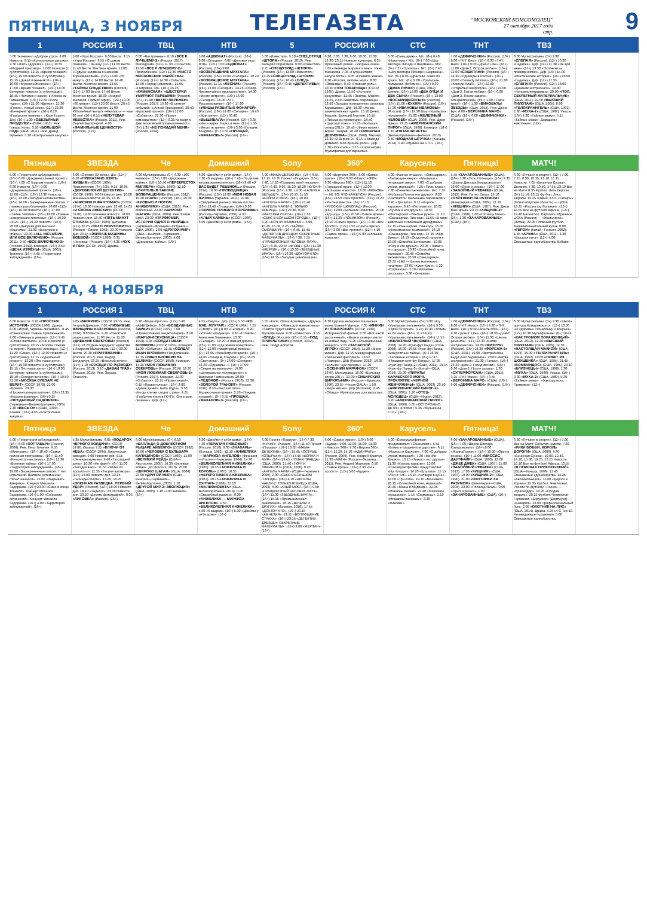ПЯТНИЦА, 3 НОЯБРЯ
ТЕЛЕГАЗЕТА
“МОСКОВСКИЙ КОМСОМОЛЕЦ”
27 октября 2017 года
стр.
9
1
РОССИЯ 1
ТВЦ
НТВ
5
РОССИЯ К
СТС
ТНТ
ТВ3
5.00 Телеканал «Доброе утро». 9.00 Новости. 9.15 «Контрольная закупка». 9.50 «Жить здорово!». (12+) 10.55 «Модный приговор». 12.00 Новости (с субтитрами). 12.15 «Время покажет». (16+) 15.00 Новости (с субтитрами). 15.15 «Давай поженимся!». (16+) 16.00 «Мужское/Женское». (16+) 17.00 «Время покажет». (16+) 18.00 Вечерние новости (с субтитрами). 18.45 «Человек и закон» с Алексеем Пимановым. (16+) 19.55 «Поле чудес». (16+) 21.00 «Время». 21.30 «Голос». Новый сезон. (12+) 23.30 «Вечерний Ургант». (16+) 0.20 «Городские пижоны». «Кэри Грант». Д/ф. (16+) 1.30 «ОБЕЗЬЯНЬИ ПРОДЕЛКИ» (США, 1952). Реж. Говард Хоукс. 3.20 «БОЛЬШОЙ ГОД» (США, 2011). Реж. Дэвид Фрэнкел. 5.10 «Контрольная закупка».
5.00 «Утро России». 9.00 Вести. 9.15 «Утро России». 9.55 «О самом главном». Ток-шоу. (12+) 11.00 Вести. 11.40 Вести. Местное время. 12.00 «Судьба человека с Борисом Корчевниковым». (12+) 13.00 «60 минут». (12+) 14.00 Вести. 14.40 Вести. Местное время. 14.55 «ТАЙНЫ СЛЕДСТВИЯ» (Россия). (12+) 17.00 Вести. 17.40 Вести. Местное время. 18.00 «Андрей Малахов. Прямой эфир». (16+) 19.00 «60 минут». (12+) 20.00 Вести. 20.45 Вести. Местное время. 21.00 Юбилейный выпуск «Аншлага» — нам 30 лет! (16+) 0.15 «НЕПУТЕВАЯ НЕВЕСТКА» (Россия, 2011). Реж. Сергей Быстрицкий. 4.00 «ФАМИЛЬНЫЕ ЦЕННОСТИ» (Россия). (12+)
6.00 «Настроение». 8.10 «ВСЕ К ЛУЧШЕМУ-2» (Россия, 2017). Мелодрама. (12+) 11.30 «События». 11.50 «ВСЕ К ЛУЧШЕМУ-2» Продолжение. (12+) 12.35 «ЧИСТО МОСКОВСКИЕ УБИЙСТВА» (Россия). (12+) 14.30 «События». 14.50 «Город новостей». 15.05 «Петровка, 38». (16+) 15.25 «КАМЕНСКАЯ». «ШЕСТЕРКИ УМИРАЮТ ПЕРВЫМИ» (Россия). (16+) 17.40 «ВЕТЕР ПЕРЕМЕН» (Россия, 2017). 19.30 «В центре событий» с Анной Прохоровой. 20.40 «Красный проект». (16+) 22.00 «События». 22.30 «Приют комедиантов». (12+) 0.25 Концерт к Дню московской промышленности. (6+) 1.35 «НЕ ПОКИДАЙ МЕНЯ» (Россия, 2014).
5.00 «АДВОКАТ» (Россия). (16+) 6.00 «Сегодня». 6.05 «Деловое утро НТВ». (12+) 7.00 «АДВОКАТ» (Россия). (16+) 9.00 «ВОЗВРАЩЕНИЕ МУХТАРА» (Россия). (16+) 10.00 «Сегодня». 10.20 «ВОЗВРАЩЕНИЕ МУХТАРА» (Россия). 11.15 «ЛЕСНИК» (Россия). (16+) 13.00 «Сегодня». 13.25 «Обзор. Чрезвычайное происшествие». 14.00 «Место встречи». (16+) 16.00 «Сегодня». 16.30 «ЧП. Расследование». (16+) 17.00 «УЛИЦЫ РАЗБИТЫХ ФОНАРЕЙ» (Россия). (16+) 19.00 «Сегодня». 19.40 «Жди меня». (12+) 20.40 «ВЫШИБАЛА» (Россия). (16+) 0.35 «Мы и наука. Наука и мы». (12+) 1.35 «Место встречи». (16+) 3.30 «Поедем, поедим!». (0+) 3.55 «ПРОЩАЙ, «МАКАРОВ»!» (Россия). (16+)
5.00 «Известия». 5.10 «СПЕЦОТРЯД «ШТОРМ» (Россия, 2013). Реж. Валерий Ибрагимов. 9.00 «Известия». 9.25 «СПЕЦОТРЯД «ШТОРМ» (Россия). (16+) 13.00 «Известия». 13.25 «СПЕЦОТРЯД «ШТОРМ» (Россия). (16+) 16.45 «СЛЕД» (Россия). (16+) 0.45 «ДЕТЕКТИВЫ» (Россия). (16+)
6.30, 7.00, 7.30, 8.00, 10.00, 15.00, 19.30, 23.15 Новости культуры. 6.35 Пряничный домик. «Узорные окна». 7.05 «Легенды мирового кино». Инна Макарова. 7.35 «Путешествия натуралиста». 8.05 «Правила жизни». 8.30 «Россия, любовь моя!». 9.00 «Эпизоды». 9.40 «Главная роль». 10.20 «ТРИ ТОВАРИЩА» (СССР, 1935). Драма. 11.50 «История искусства». 12.45 «Энигма. Мизия». 13.25, 2.40 «Мировые сокровища». 13.40 «Загадка похищенного шедевра Караваджо». Д/ф. 14.30 «Жизнь замечательных идей». 15.10 Денис Мацуев, Валерий Гергиев. 16.15 «Письма из провинции». 16.40 «Царская ложа». 17.25 «Большая опера-2017». 19.45 «Линия жизни». Борис Токарев. 20.40 «СМЕШНАЯ ДЕВЧОНКА» (США, 1968). Мюзикл. 23.30 «2 Верник 2». 0.15 «Пласидо Доминго. Мои лучшие роли». Д/ф. 1.30 «Искатели». 2.15 «Хармониум». Мультфильм для взрослых.
6.00 «Смешарики». М/с. (0+) 6.40 «Новаторы». М/с. (6+) 7.00 «Шоу мистера Пибоди и Шермана». М/с. (0+) 7.25 «Три кота». М/с. (0+) 7.40 «Шоу мистера Пибоди и Шермана». М/с. (0+) 8.05 «Драконы. Гонки по краю». М/с. (6+) 9.00 «Уральские пельмени. Любимое». (16+) 9.30 «ДЖЕК РИЧЕР» (США, 2012). Боевик. (16+) 12.00 «ДВА ОТЦА И ДВА СЫНА» (Россия). (16+) 13.00 «ВОСЬМИДЕСЯТЫЕ» (Россия). (16+) 15.00 «КУХНЯ» (Россия). (16+) 17.30 «ИВАНОВЫ-ИВАНОВЫ» (Россия). (16+) 19.30 Шоу «Уральских пельменей». 21.00 «ЖЕЛЕЗНЫЙ ЧЕЛОВЕК» (США, 2008). Реж. Джон Фавро. 23.25 «АМЕРИКАНСКИЙ ПИРОГ» (США, 1999). Комедия. (18+) 1.10 «ПЯТАЯ ВЛАСТЬ» (Великобритания—Бельгия, 2013). 3.40 «МОДНАЯ ШТУЧКА» (Канада, 2014). 5.40 «Музыка на СТС». (16+)
7.00 «ДЕФФЧОНКИ» (Россия). (16+) 8.00 «ТНТ. Best». (16+) 8.30 «ТНТ. Best». (16+) 9.00 «Дом-2. Lite». (16+) 11.00 «Дом-2. Остров любви». (16+) 12.00 «САШАТАНЯ» (Россия). (16+) 14.30 «Однажды в России». (16+) 20.00 «Comedy Woman». (16+) 21.00 «Комеди Клаб». (16+) 22.00 «Открытый микрофон». (16+) 23.00 «Дом-2. Город любви». (16+) 0.00 «Дом-2. После заката». Спецвключение. (16+) 1.00 «Такое кино!». (16+) 1.30 «ВИНОВАТЫ ЗВЕЗДЫ» (США, 2014). Реж. Джош Бун. 4.00 «ВЕРОНИКА МАРС» (США). (16+) 6.00 «ДЕФФЧОНКИ» (Россия). (16+)
6.00 Мультфильмы. (0+) 9.30 «СЛЕПАЯ» (Россия). (12+) 10.30 «Гадалка». Д/ф. (12+) 11.30 «Не ври мне». (12+) 13.30 «Охотники за привидениями». Д/ф. (16+) 15.00 «Мистические истории». (16+) 16.00 «Гадалка». Д/ф. (12+) 17.35 «СЛЕПАЯ» (Россия). (12+) 18.00 «Дневник экстрасенса». 19.00 «Человек-невидимка». 20.00 «ПОЛ. СЕКРЕТНЫЙ МАТЕРИАЛЬЧИК» (США, 2011). 22.00 «ВЫСШИЙ ПИЛОТАЖ» (США, 2005). 0.00 «ТЕЛОХРАНИТЕЛЬ» (США, 1992). 2.30 «МУХА-2» (США, 1989). Ужасы. (16+) 4.30 «Тайные знаки». 5.15 «Тайные знаки». Домашние животные». (12+)
Пятница
ЗВЕЗДА
Че
Домашний
Sony
360°
Карусель
Пятница!
МАТЧ!
5.00 «Территория заблуждений». (16+) 6.00 «Документальный проект». (16+) 7.00 «С бодрым утром!». (16+) 8.30 Новости. (16+) 9.00 «Документальный проект». (16+) 12.00 «112». (16+) 12.30 Новости. (16+) 13.00 «Загадки человечества». (16+) 14.00 «Засекреченные списки. 7 главных разоблачений». 16.00 «112». (16+) 16.30 Новости. (16+) 17.00 «Тайны Чапман». (16+) 18.00 «Самые шокирующие гипотезы». (16+) 19.00 «112». (16+) 19.30 Новости. (16+) 20.00 «Девушки для высшего общества». 21.00 «Вооружен и опасен». 23.00 «ALL INCLUSIVE, ИЛИ ВСЕ ВКЛЮЧЕНО» (Россия, 2011). 0.50 «ВСЕ ВКЛЮЧЕНО-2» (Россия, 2013). Комедия. (16+) 2.50 «ЦЕНА ИЗМЕНЫ» (США, 2005). Триллер. (16+) 4.45 «Территория заблуждений». (16+)
6.00 «Оружие XX века». Д/с. (12+) 6.20 «ПРИКАЗАНО ВЗЯТЬ ЖИВЫМ» (СССР, 1984). Приключения. (6+) 8.35, 9.15, 10.05 «ДЕРЕВЕНСКИЙ ДЕТЕКТИВ» (СССР, 1968). 9.00 Новости дня. 10.00 Военные новости. 10.35, 13.15 «АНИСКИН И ФАНТОМАС» (СССР, 1974). 13.00 Новости дня. 13.40, 14.05 «И СНОВА АНИСКИН» (СССР, 1978). 14.00 Военные новости. 18.00 Новости дня. 18.40 «ПЯТЬ МИНУТ СТРАХА» (СССР, 1985). Детектив. (12+) 20.25 «30-ГО УНИЧТОЖИТЬ» (Россия—Сирия, 1992). 23.00 Новости дня. 23.15 «ЭКИПАЖ МАШИНЫ БОЕВОЙ» (СССР, 1983). 0.35 «Лиговка» (Россия). (16+) 4.35 «ЧУК И ГЕК» (СССР, 1953). Драма.
6.00 Мультфильмы. (0+) 6.30 «100 великих». (16+) 7.00 «Дорожные войны». (16+) 10.40 «ПЕРЕКРЕСТОК МИЛЛЕРА» (США, 1990). 12.50 «УЧИТЕЛЬ В ЗАКОНЕ. ВОЗВРАЩЕНИЕ» (Россия, 2012). 15.30 «ПАУК» (Россия). (16+) 19.30 «КРОВЬЮ И ПОТОМ. АНАБОЛИКИ» (США, 2013). Реж. Майкл Бэй. 22.00 «ШИРОКО ШАГАЯ» (США, 2004). Реж. Кевин Брэй. 23.30 «ПАРФЮМЕР. ИСТОРИЯ ОДНОГО УБИЙЦЫ» (Германия—Франция—Испания—США, 2006). 2.00 «ДРУГОЙ МИР» (США—Венгрия—Германия—Великобритания, 2003). 4.00 «Дорожные войны». (16+)
6.30 «Джейми у себя дома». (16+) 7.30 «6 кадров». (16+) 7.40 «По делам несовершеннолетних». (16+) 9.40 «У ВАС БУДЕТ РЕБЕНОК...» (Россия, 2014). 18.00 «ПРОВОДНИЦА» (Россия). (16+) 19.00 «МОЯ НОВАЯ ЖИЗНЬ» (Украина, 2011). 22.40 «Свадебный размер. Жизнь после». (16+) 23.40 «6 кадров». (16+) 0.30 «ПЕРВОЕ ПРАВИЛО КОРОЛЕВЫ» (Россия—Украина, 2006). 4.30 «АЛЫЙ КАМЕНЬ» (СССР, 1986). 6.00 «Джейми у себя дома». (16+)
6.00 «МАМА-ДЕТЕКТИВ». (16+) 6.55, 13.15, 16.35 Проект «Подиум». (16+) 7.40, 17.20 «Правила моей пекарни». (16+) 8.40, 9.05, 15.20, 18.20 «КУХНЯ» (Россия). (16+) 9.30, 14.00 «ГАЛЕРЕЯ ВЕЛЬВЕТ». (16+) 10.50, 11.50 «ВОЙНА И МИР». (16+) 20.00 «АНГЕЛЫ ЧАРЛИ». (16+) 21.40 «АНГЕЛЫ ЧАРЛИ-2: ТОЛЬКО ВПЕРЕД». (16+) 23.30, 0.30 «МАСТЕРА СЕКСА». (18+) 1.30 «СЕКС В БОЛЬШОМ ГОРОДЕ». (18+) 3.20 «ПОЧТИ ЗНАМЕНИТ». 6.00, 10.45, 15.00, 2.25 «ТАЙНЫ СМОЛВИЛЯ». (16+) 6.45, 15.45 «ДЕТЕКТИВ ДРЕЗДЕН: СЕКРЕТНЫЕ МАТЕРИАЛЫ». (16+) 7.30, 7.55 «ГРАНДИОЗНЫЙ ЧЕЛОВЕК-ПАУК». (12+) 8.20, 20.55 «ФЛЭШ». (16+) 11.30 «МЕРЛИН». (16+) 13.30 «ЗВЕЗДНЫЕ ВРАТА». (16+) 16.30 «ДОКТОР КТО». (16+) 18.15 «Загадки цивилизации».
6.00 «Вертолет 360». 8.00 «Самое яркое». (16+) 9.00 «Новости 360». 9.30 «Вкусно 360». (12+) 11.10 «Городской врач». (12+) 12.00 «Большие новости». 13.00 «ЛЮБОВЬ — НЕ ТО, ЧТО КАЖЕТСЯ» (Россия). (16+) 14.50 «Все просто!». (12+) 16.20 «Растем вместе». (6+) 17.10 «РУССКИЙ ШОКОЛАД» (Россия). (16+) 19.00 «Большие новости». 20.00 «4Д-шоу». (16+) 20.50 «Самое яркое». (16+) 21.30 «РОБИНЗОН» (Россия). 23.10 «Самое яркое». (16+) 0.30 «Все просто!». (12+) 1.50 «Самое яркое». (16+) 3.00 «Все просто!». (12+) 4.10 «Самое яркое». (16+) 5.00 «Большие новости».
5.00 «Ранние пташки». «Смешарики». «Летающие звери». «Малыши и летающие звери». 7.00 «С добрым утром, малыши!». 7.25 «Пляс-класс». 7.30 «Семейка Бегемотов». М/с. 7.35 «Робокар Поли и его друзья». 8.20 «Чаггингтон: маленькие паровозики». 8.40 «Три кота». 9.15 «Король караоке». 9.40 «Октонавты». 10.05 «Лунтик и его друзья». 10.50 «Мастерская «Умелые ручки». 11.10 «Смешарики. Пин-код». 11.55 «В мире животных с Николаем Дроздовым». 12.15 «Смешарики. Пин-код». 16.00 «Невозможное возможно!». 16.10 «Смешарики. Пин-код». 17.20 «Мир Винкс». 18.10 «Сказочный патруль». 18.50 «Семейка Бегемотов». 19.05 «Юху и его друзья». 20.05 «Томас и его друзья». 20.30 «Спокойной ночи, малыши!». 20.45 «Семейка Бегемотов». 20.50 «Смешарики». 22.25 «LBX — Битвы маленьких гигантов». 23.05 «Куми-Куми». 1.20 «Сорванцы». 2.10 «Мишкины рассказы». 3.30 «Фиксики».
5.45 «ЗАЧАРОВАННЫЕ» (США). (16+) 7.30 «Утро Пятницы». (16+) 9.30 «Школа Доктора Комаровского». 10.00 «Орел и решка». (16+) 17.00 «ЗАБОЙНЫЙ РЕВАНШ» (США, 2013). Реж. Питер Сигал. 19.10 «ОХОТНИКИ ЗА РАЗУМОМ» (Финляндия—США, 2004). 21.10 «ХИЩНИК» (США, 1987). Реж. Джон МакТирнан. 23.10 «ХИЩНИК-2» (США, 1990). 1.00 «Пятница News». (16+) 1.30 «ЗАЧАРОВАННЫЕ» (США). (16+)
6.30 «Лучшее в спорте». (12+) 7.00, 7.25, 8.30, 10.35, 13.10, 15.15 Новости. 7.05 «Бешеная Сушка». Дневник. 7.30, 10.40, 17.55, 23.10 Все на Матч! 8.35 Футбол. Лига Европы. (0+) 11.10, 13.15 Футбол. Лига Европы. 15.25 Хоккей. КХЛ. «Сибирь» (Новосибирская область) — ЦСКА. 18.25 «Россия футбольная». (12+) 18.55 Все на футбол! Афиша. (12+) 19.40 Баскетбол. Евролига. Мужчины. ЦСКА (Россия) — «Жальгирис» (Литва). 22.05 Пляжный футбол. Межконтинентальный кубок. 0.00 «ГЕРОИ» (Китай—Гонконг, 2002). 1.45 «АРЕНА» (США, 2011). 3.30 «Высшая лига». (12+) 4.00 Смешанные единоборства. Bellator.
СУББОТА, 4 НОЯБРЯ
1
РОССИЯ 1
ТВЦ
НТВ
5
РОССИЯ К
СТС
ТНТ
ТВ3
6.00 Новости. 6.10 «ПРОСТАЯ ИСТОРИЯ» (СССР, 1960). Драма. 8.00 «Играй, гармонь любимая!». 8.45 «Смешарики. Новые приключения». 9.00 «Умницы и умники». (12+) 9.45 «Слово пастыря». 10.00 Новости (с субтитрами). 10.15 «Москва слезам не верит». Рождение легенды». (12+) 11.20 «Смак». (12+) 12.00 Новости (с субтитрами). 12.15 «Идеальный ремонт». 13.20 «Это наши дети». (16+) 15.00 Новости (с субтитрами). 15.15 «Это наши дети». (16+) 18.00 Вечерние новости (с субтитрами). 18.10 «Сегодня вечером». (16+) 19.50, 21.20 «МОСКВА СЛЕЗАМ НЕ ВЕРИТ» (СССР, 1979). 21.00 «Время». 23.00 «Прожекторперисхилтон». (16+) 23.35 «Короли фанеры». (16+) 0.25 «ПРЕДАННЫЙ САДОВНИК» (Германия—Великобритания, 2005). 2.40 «ВЕСЬ ОН» (США, 1990). Боевик. (16+) 4.55 «Контрольная закупка».
5.05 «МИМИНО» (СССР, 1977). Реж. Георгий Данелия. 7.05 «ЛЮБИМЫЕ ЖЕНЩИНЫ КАЗАНОВЫ» (Россия, 2014). 9.00 Вести. 9.20 «Смеяться разрешается». 11.00 Вести. 11.20 «ДНЕВНИК СВЕКРОВИ» (Россия). (12+) 18.20 День народного единства с Андреем Малаховым. (12+) 20.00 Вести. 20.30 «ПРИТЯЖЕНИЕ» (Россия, 2017). Реж. Федор Бондарчук. 23.25 «Веселый вечер». (12+) 1.10 «СОСЕДИ ПО РАЗВОДУ» (Россия, 2013). 3.10 «ДАВАЙ ТРАХ» (Россия, 2015). Реж. Эдуард Оганесян.
5.10 «Марш-бросок». (12+) 5.40 «АБВГДейка». 6.05 «ВОЗДУШНЫЕ ЗАМКИ» (СССР, 1979). 7.50 «Православная энциклопедия». 8.20 «МАРЬЯ-ИСКУСНИЦА» (СССР, 1959). 9.35 «СОЛДАТ ИВАН БРОВКИН» (СССР, 1955). Комедия. 11.30 «События». 11.45 «СОЛДАТ ИВАН БРОВКИН» Продолжение. 12.35 «ИВАН БРОВКИН НА ЦЕЛИНЕ» (СССР, 1958). Комедия. 14.25 «МОЯ ЛЮБИМАЯ СВЕКРОВЬ» (Россия, 2016). 18.20 «МОЯ ЛЮБИМАЯ СВЕКРОВЬ-2» (Россия, 2017). Комедия. 22.00 «События». 22.15 «Право знать!». 0.15 «Право голоса». (16+) 3.00 «Дикие деньги. Баба Шура». 3.50 «Когда клетки сходят с ума». 4.25 «Горбачев против ГКЧП». Спектакль окончен». Д/ф. (12+)
4.55 «Смута». Д/ф. (12+) 5.50 «КО МНЕ, МУХТАР!» (СССР, 1964). 7.25 «Смотр». (0+) 8.00 «Сегодня». 8.20 «Устами младенца». 9.30 «Готовим с Алексеем Зиминым». 10.00 «Сегодня». 10.20 «Главная дорога». (16+) 11.00 «Еда живая и мертвая». (12+) 12.00 «Квартирный вопрос». (0+) 13.05 «НашПотребНадзор». (16+) 14.05 «Поедем, поедим!». (0+) 15.05 «Своя игра». (0+) 16.00 «Сегодня». 16.20 «Однажды...». (16+) 17.00 «Секрет на миллион». 19.00 «Центральное телевидение» с Вадимом Такменевым. 20.00 «ЛЕДОКОЛ» (Россия, 2016). 22.30 «ЗОЛОТОЙ ТРАНЗИТ» (Россия, 2016). 0.30 «Высшая лига». Музыкальная премия. 3.20 «Поедем, поедим!». (0+) 3.55 «ПРОЩАЙ, «МАКАРОВ»!» (Россия). (16+)
5.55 «Коля, Оля и Архимед», «Друзья-товарищи», «Мама для мамонтенка», «Завтра будет завтра» и др. Мультфильмы. 9.00 «Известия». 9.15 «СЛЕД» (Россия). (16+) 0.55 «ПОД ПРИКРЫТИЕМ» (Россия, 2012). Реж. Тимур Алпатов.
6.30 Царица небесная. Казанская икона Божией Матери. 7.05 «МИНИН И ПОЖАРСКИЙ» (СССР, 1939). Исторический фильм. 8.50 «Вот какой рассеянный», «Волк и семеро козлят на новый лад». 9.25 «Обыкновенный концерт». 9.55 «ЗАПАСНОЙ ИГРОК» (СССР, 1954). 11.20 «Море жизни». Д/ф. 12.15 Международный этнический фестиваль. 14.50 «Поморы». Д/ф (Россия, 2013). 16.35 «Больше, чем любовь». 17.30 «ОСЕННИЙ МАРАФОН» (СССР, 1979). Мелодрама. 19.00 «Большая опера-2017». 21.00 «СИБИРСКИЙ ЦИРЮЛЬНИК» (Россия—Франция, 1998). 23.55 «Чехов-GALA». 1.50 «Море жизни». Д/ф (Испания). 2.45 «Обида». Мультфильм для взрослых.
6.00 Мультфильмы. (6+) 9.00 Шоу «Уральских пельменей». (16+) 9.30 «ПроСТО кухня». (12+) 10.30 «Успеть за 24 часа». (16+) 11.25 Шоу «Уральских пельменей». (16+) 11.55 «ЖЕЛЕЗНЫЙ ЧЕЛОВЕК» (США, 2008). 14.20 «Кунг-фу Панда» (США, 2008). 16.00, 16.55 «Кунг-фу Панда. Невероятные тайны». (6+) 16.30 «Забавные истории». (6+) 17.15 «Праздник кунг-фу Панды». 17.35 «Кунг-фу Панда-2» (США, 2011). 19.15 «Кунг-фу Панда-3» (Китай—США, 2016). 21.00 «ПИРАТЫ КАРИБСКОГО МОРЯ. ПРОКЛЯТИЕ «ЧЕРНОЙ ЖЕМЧУЖИНЫ» (США, 2003). 23.40 «АМЕРИКАНСКИЙ ПИРОГ-2» (США, 2001). 1.20 «ОТЕЦ-МОЛОДЕЦ» (США—Индия, 2013). 3.20 «АМЕРИКАНСКИЙ ПИРОГ» (США, 1999). 5.05 «ОСТОРОЖНО: ДЕТИ!» (Россия). 5.35 «Музыка на СТС». (16+)
7.00 «ДЕФФЧОНКИ» (Россия). (16+) 8.00 «ТНТ Music». (16+) 8.30 «ТНТ. Best». (16+) 9.00 «Агенты 003». (16+) 9.30 «Дом-2. Lite». (16+) 10.30 «Дом-2. Остров любви». (16+) 11.30 «Школа ремонта». (12+) 12.30 «Битва экстрасенсов». 14.00 «ФИЗРУК» (Россия). (16+) 16.30 «ФОРСАЖ-5» (США, 2011). 19.00 «Экстрасенсы ведут расследование». 20.00 «Битва экстрасенсов». 21.30 «Танцы». (16+) 23.30 «Дом-2. Город любви». (16+) 0.30 «Дом-2. После заката». 1.30 «СУПЕРФОРСАЖ» (США, 2015). 3.25 «ТНТ Music». (16+) 3.55 «ВЕРОНИКА МАРС» (США). (16+) 6.00 «ДЕФФЧОНКИ» (Россия). (16+)
6.00 Мультфильмы. (0+) 9.30 «Школа доктора Комаровского». (12+) 10.00 «О здоровье. Понарошку и всерьез». (12+) 10.30 Мультфильмы. (0+) 10.45 «КАК ГРОМОМ ПОРАЖЕННЫЙ» (США, 2012). 12.30 «ВЫСШИЙ ПИЛОТАЖ» (США, 2005). 14.30 «НАСТОЯЩАЯ МАККОЙ» (США, 1993). 16.30 «ТЕЛОХРАНИТЕЛЬ» (США, 1992). 19.00 «ПОБЕГ ИЗ ШОУШЕНКА» (США, 1994). 21.45 «КОММАНДОС» (США, 1985). 23.30 «БЛИЗНЕЦЫ» (США, 1998). 1.30 «МУХА» (США, 1986). Ужасы. (16+) 3.30 «МУХА-2» (США, 1989). 5.30 «Тайные знаки». «Фактор риска. Прививки». (12+)
Пятница
ЗВЕЗДА
Че
Домашний
Sony
360°
Карусель
Пятница!
МАТЧ!
5.00 «Территория заблуждений». (16+) 8.00 «ХОТТАБЫЧ» (Россия, 2006). Реж. Петр Точилин. 9.55 «Минтранс». (16+) 10.40 «Самая полезная программа». (16+) 11.40 «Ремонт по-честному». (16+) 12.30 «Военная тайна». (16+) 17.00 «Территория заблуждений». (16+) 19.00 «Засекреченные списки. 7 лет испытаний. Великое затемнение: отсчет начался». 21.00 «Закрывать Америку». Концерт Михаила Задорнова. (16+) 23.00 «Смех в конце тоннеля». Концерт Михаила Задорнова. (16+) 1.00 «Собрание сочинений». Концерт Михаила Задорнова. (16+) 4.00 «Территория заблуждений». (16+)
5.35 Мультфильмы. 6.05 «ПОДАРОК ЧЕРНОГО КОЛДУНА» (СССР, 1978). Сказка. 7.25 «КЛЮЧИ ОТ НЕБА» (СССР, 1964). Лирическая комедия. 9.00 Новости дня. 9.15 «Легенды музыки». 9.40 «Последний день». 10.30 «Не факт!». (6+) 11.00 «Загадки века». 11.50 «Улика из прошлого». 12.35 «Теория заговора». (12+) 13.00 Новости дня. 13.15 «Легенды спорта». 13.45, 18.25 «ВОЕННАЯ РАЗВЕДКА. ПЕРВЫЙ УДАР» (Россия). (12+) 18.00 Новости дня. 18.10 «Задело!». 23.00 Новости дня. 23.20 «Десять фотографий». 0.05 «ЛИГОВКА» (Россия). (16+)
6.00 Мультфильмы. (0+) 8.10 «БАЛЛАДА О ДОБЛЕСТНОМ РЫЦАРЕ АЙВЕНГО» (СССР, 1982). 10.00 «ЧЕЛОВЕК С БУЛЬВАРА КАПУЦИНОВ» (СССР, 1987). 12.00 «ВЕЛИКИЙ РЕЙД» (США—Австралия, 2005). 14.30 «Великая война». Д/с (Россия, 2010). 20.00 «ШИРОКО ШАГАЯ» (США, 2004). 23.00 «ДРУГОЙ МИР» (США—Венгрия—Германия—Великобритания, 2003). 1.10 «ДРУГОЙ МИР-2: ЭВОЛЮЦИЯ» (США, 2006). 3.10 «100 великих». (16+)
6.30 «Джейми у себя дома». (16+) 7.30 «ТЕРАПИЯ ЛЮБОВЬЮ» (Россия, 2010). 9.30 «ЗНАХАРЬ» (Польша, 1982). 12.10 «АНЖЕЛИКА — МАРКИЗА АНГЕЛОВ» (Франция—Италия—Германия, 1964). 14.30 «ВЕЛИКОЛЕПНАЯ АНЖЕЛИКА» (1965). 16.35 «АНЖЕЛИКА И КОРОЛЬ» (1965). 18.35 «НЕУКРОТИМАЯ АНЖЕЛИКА» (1967). 20.15 «АНЖЕЛИКА И СУЛТАН» (1968). 22.10 «МАЛЕФИСЕНТА» (США—Великобритания, 2014). 0.00 «Свадебный размер». 0.30 «АНЖЕЛИКА — МАРКИЗА АНГЕЛОВ». 2.50 «ВЕЛИКОЛЕПНАЯ АНЖЕЛИКА». 4.50 «6 кадров». (16+) 5.30 «Джейми у себя дома». (16+)
6.00 Проект «Подиум». (16+) 7.30 «КУХНЯ» (Россия). (16+) 11.40 Проект «Подиум». (16+) 13.35 «МАМА-ДЕТЕКТИВ». (16+) 15.45 «ОСТРЫЕ КОЗЫРЬКИ». (16+) 17.45 «ВОЙНА И МИР». (16+) 19.45 «ГОЛАЯ ПРАВДА» (США, 2009). 21.40 «ПОЧТИ ЗНАМЕНИТ» (США, 2000). 0.20 «АНГЕЛЫ ЧАРЛИ» (США—Германия, 2000). 2.00 «СЕКС В БОЛЬШОМ ГОРОДЕ». (18+) 4.10 «АНГЕЛЫ ЧАРЛИ-2: ТОЛЬКО ВПЕРЕД» (США, 2003). 6.00 «АЛЫЙ МОС». (16+) 9.50 «ГРАНДИОЗНЫЙ ЧЕЛОВЕК-ПАУК». (16+) 11.30 «ЗВЕЗДНЫЕ ВРАТА». (16+) 15.15 «Промышленная революция». 16.15 «ВО БЛАГО ДРУГИХ» (Испания, 2010). 17.55 «ДОКТОР КТО». (16+) 20.15 «АМНЕЗИЯ». 21.15 «ВОПЛОЩЕНИЕ СТРАХА». (16+) 23.15 «ДЕТЕКТИВ ДРЕЗДЕН: СЕКРЕТНЫЕ МАТЕРИАЛЫ». (16+) 3.00 «МЕРЛИН». (16+)
6.00 «Самое яркое». (16+) 8.00 «Будни». 9.00, 12.00, 15.00, 21.00 «Новости 360». 9.30 «Вкусно 360». (12+) 12.20, 15.10 «АДМИРАЛЪ» (Россия, 2009). Реж. Андрей Кравчук. 21.30 «МАТЧ» (Россия—Украина, 2011). Реж. Андрей Малюков. 0.50 «Самое яркое». (16+) 2.30 «Все просто!». (12+) 5.00 «Будни».
5.00 «Союзмультфильм» представляет: «Обезьянки». 5.55 «Вовка в тридевятом царстве». 6.15 «Малыш и Карлсон». 7.00 «С добрым утром, малыши!». 7.30 «Ми-Ми-Мишки». 10.15 «Томас и его друзья». 11.30 «Король караоке». 12.00 «Союзмультфильм» представляет: «Ну, погоди!». 14.20 «Ералаш». 15.15 «Лео и Тиг». 16.15 «Четверо в кубе». 18.00 «Три кота». 19.15 «Машинки». 20.15 «Спокойной ночи, малыши!». 20.45 «Маша и Медведь». 22.05 «Машины сказки». 22.40 «Машкины страшилки». 1.15 «Сорванцы». 2.10 «Мишкины рассказы». 3.30 «Фиксики».
6.00 «ЗАЧАРОВАННЫЕ» (США). (16+) 7.00 «Школа Доктора Комаровского». (16+) 8.00 «ЖаннаПомоги». (16+) 10.00 «Орел и решка». (16+) 11.00 «МИССИС ДАУТФАЙР» (США, 1993). 13.00 «ДЖЕК ДЖЕК» (США, 1997). 15.00 «ЗАБОЙНЫЙ РЕВАНШ» (США, 2013). 17.00 «ХИЩНИК» (США, 1987). 19.00 «ХИЩНИК-2» (США, 1990). 21.00 «ОХОТНИКИ ЗА РАЗУМОМ» (Финляндия—США, 2004). 23.00 «Пятница News». 0.00 «Орел и решка». 1.00 «ЗАЧАРОВАННЫЕ» (США). (16+)
6.30 «Лучшее в спорте». (12+) 7.00 Все на Матч! События недели. 7.30 «РИКИ БОББИ: КОРОЛЬ ДОРОГИ» (США, 2006). 9.30 «Бешеная Сушка». 10.00, 12.40, 14.20, 15.30, 19.25, 22.25 Новости. 10.10 Все на футбол! Афиша. 10.55 «В ПОИСКАХ ПРИКЛЮЧЕНИЙ» (США—Канада, 1996). 12.45 Смешанные единоборства. 14.25 «Автоинспекция». 15.00 «Дорога в Корею». 15.35 Футбол. Чемпионат России по футболу. «Тосно» — «Краснодар». 18.25 «Продам медаль». 20.25 Футбол. Чемпионат Германии. «Боруссия» (Дортмунд) — «Бавария». 23.00 Профессиональный бокс. 2.00 «ОХОТНИК НА ЛИС» (США, 2014). Драма. 4.25 UFC Top-10. Неожиданные поражения. 5.00 Смешанные единоборства.